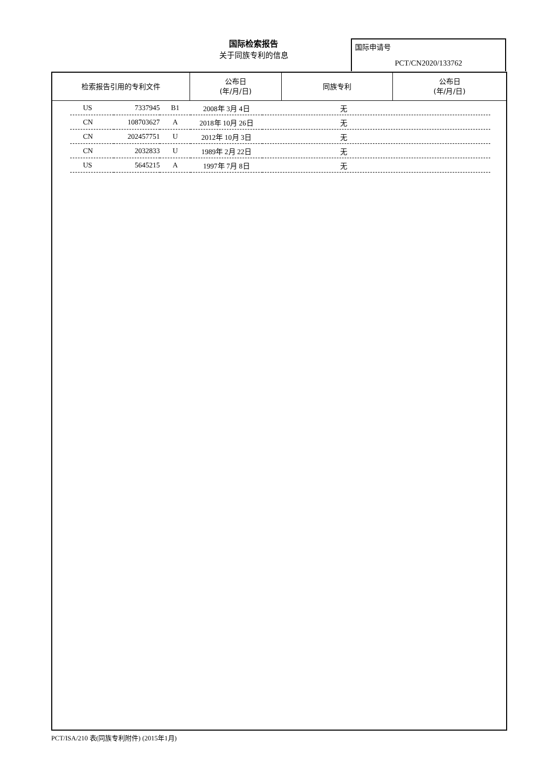国际检索报告
关于同族专利的信息
国际申请号
PCT/CN2020/133762
| 检索报告引用的专利文件 | 公布日 (年/月/日) | 同族专利 | 公布日 (年/月/日) |
| --- | --- | --- | --- |
| US | 7337945 | B1 | 2008年 3月 4日 | 无 |
| CN | 108703627 | A | 2018年 10月 26日 | 无 |
| CN | 202457751 | U | 2012年 10月 3日 | 无 |
| CN | 2032833 | U | 1989年 2月 22日 | 无 |
| US | 5645215 | A | 1997年 7月 8日 | 无 |
PCT/ISA/210 表(同族专利附件) (2015年1月)